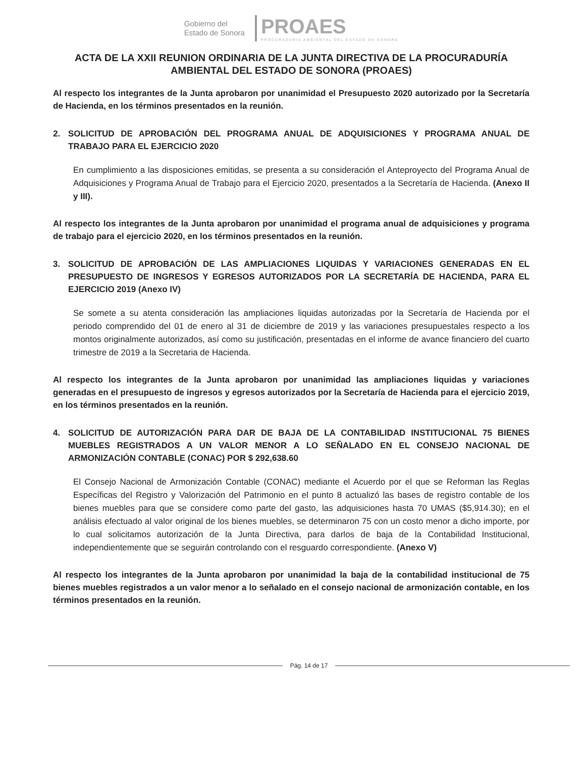Gobierno del
Estado de Sonora
PROAES
PROCURADURÍA AMBIENTAL DEL ESTADO DE SONORA
ACTA DE LA XXII REUNION ORDINARIA DE LA JUNTA DIRECTIVA DE LA PROCURADURÍA AMBIENTAL DEL ESTADO DE SONORA (PROAES)
Al respecto los integrantes de la Junta aprobaron por unanimidad el Presupuesto 2020 autorizado por la Secretaría de Hacienda, en los términos presentados en la reunión.
2. SOLICITUD DE APROBACIÓN DEL PROGRAMA ANUAL DE ADQUISICIONES Y PROGRAMA ANUAL DE TRABAJO PARA EL EJERCICIO 2020
En cumplimiento a las disposiciones emitidas, se presenta a su consideración el Anteproyecto del Programa Anual de Adquisiciones y Programa Anual de Trabajo para el Ejercicio 2020, presentados a la Secretaría de Hacienda. (Anexo II y III).
Al respecto los integrantes de la Junta aprobaron por unanimidad el programa anual de adquisiciones y programa de trabajo para el ejercicio 2020, en los términos presentados en la reunión.
3. SOLICITUD DE APROBACIÓN DE LAS AMPLIACIONES LIQUIDAS Y VARIACIONES GENERADAS EN EL PRESUPUESTO DE INGRESOS Y EGRESOS AUTORIZADOS POR LA SECRETARÍA DE HACIENDA, PARA EL EJERCICIO 2019 (Anexo IV)
Se somete a su atenta consideración las ampliaciones liquidas autorizadas por la Secretaría de Hacienda por el periodo comprendido del 01 de enero al 31 de diciembre de 2019 y las variaciones presupuestales respecto a los montos originalmente autorizados, así como su justificación, presentadas en el informe de avance financiero del cuarto trimestre de 2019 a la Secretaria de Hacienda.
Al respecto los integrantes de la Junta aprobaron por unanimidad las ampliaciones liquidas y variaciones generadas en el presupuesto de ingresos y egresos autorizados por la Secretaría de Hacienda para el ejercicio 2019, en los términos presentados en la reunión.
4. SOLICITUD DE AUTORIZACIÓN PARA DAR DE BAJA DE LA CONTABILIDAD INSTITUCIONAL 75 BIENES MUEBLES REGISTRADOS A UN VALOR MENOR A LO SEÑALADO EN EL CONSEJO NACIONAL DE ARMONIZACIÓN CONTABLE (CONAC) POR $ 292,638.60
El Consejo Nacional de Armonización Contable (CONAC) mediante el Acuerdo por el que se Reforman las Reglas Específicas del Registro y Valorización del Patrimonio en el punto 8 actualizó las bases de registro contable de los bienes muebles para que se considere como parte del gasto, las adquisiciones hasta 70 UMAS ($5,914.30); en el análisis efectuado al valor original de los bienes muebles, se determinaron 75 con un costo menor a dicho importe, por lo cual solicitamos autorización de la Junta Directiva, para darlos de baja de la Contabilidad Institucional, independientemente que se seguirán controlando con el resguardo correspondiente. (Anexo V)
Al respecto los integrantes de la Junta aprobaron por unanimidad la baja de la contabilidad institucional de 75 bienes muebles registrados a un valor menor a lo señalado en el consejo nacional de armonización contable, en los términos presentados en la reunión.
Pág. 14 de 17